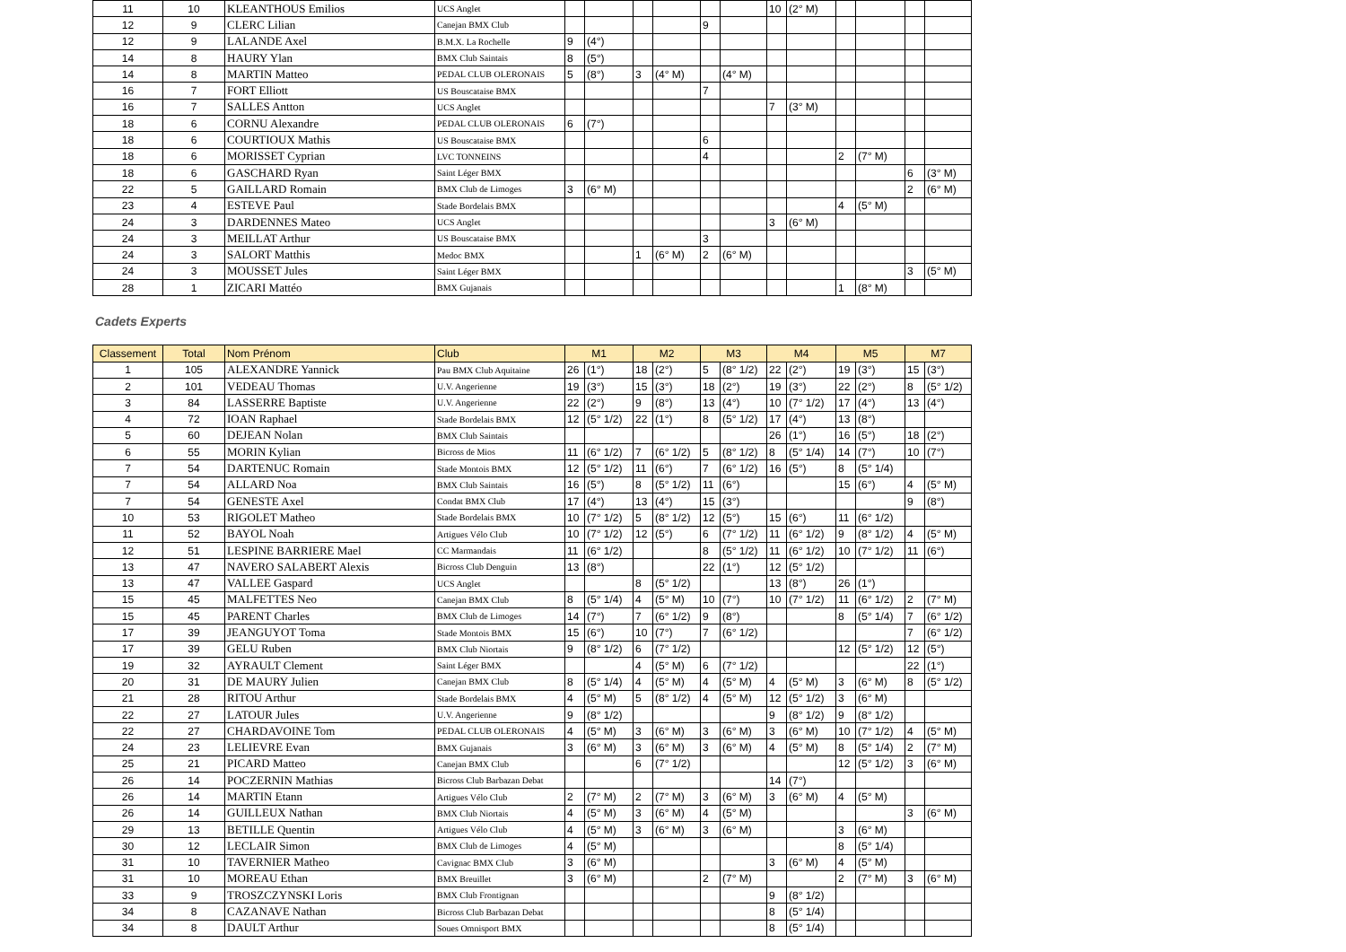| 11 | 10 | KLEANTHOUS Emilios | UCS Anglet | | | | | | | 10 | (2° M) | | | | |
| 12 | 9 | CLERC Lilian | Canejan BMX Club | | | | | 9 | | | | | | | |
| 12 | 9 | LALANDE Axel | B.M.X. La Rochelle | 9 | (4°) | | | | | | | | | | |
| 14 | 8 | HAURY Ylan | BMX Club Saintais | 8 | (5°) | | | | | | | | | | |
| 14 | 8 | MARTIN Matteo | PEDAL CLUB OLERONAIS | 5 | (8°) | 3 | (4° M) | | (4° M) | | | | | | |
| 16 | 7 | FORT Elliott | US Bouscataise BMX | | | | | 7 | | | | | | | |
| 16 | 7 | SALLES Antton | UCS Anglet | | | | | | | 7 | (3° M) | | | | |
| 18 | 6 | CORNU Alexandre | PEDAL CLUB OLERONAIS | 6 | (7°) | | | | | | | | | | |
| 18 | 6 | COURTIOUX Mathis | US Bouscataise BMX | | | | | 6 | | | | | | | |
| 18 | 6 | MORISSET Cyprian | LVC TONNEINS | | | | | 4 | | | | 2 | (7° M) | | |
| 18 | 6 | GASCHARD Ryan | Saint Léger BMX | | | | | | | | | | | 6 | (3° M) |
| 22 | 5 | GAILLARD Romain | BMX Club de Limoges | 3 | (6° M) | | | | | | | | | 2 | (6° M) |
| 23 | 4 | ESTEVE Paul | Stade Bordelais BMX | | | | | | | | | 4 | (5° M) | | |
| 24 | 3 | DARDENNES Mateo | UCS Anglet | | | | | | | 3 | (6° M) | | | | |
| 24 | 3 | MEILLAT Arthur | US Bouscataise BMX | | | | | 3 | | | | | | | |
| 24 | 3 | SALORT Matthis | Medoc BMX | | | 1 | (6° M) | 2 | (6° M) | | | | | | |
| 24 | 3 | MOUSSET Jules | Saint Léger BMX | | | | | | | | | | | 3 | (5° M) |
| 28 | 1 | ZICARI Mattéo | BMX Gujanais | | | | | | | | | 1 | (8° M) | | |
Cadets Experts
| Classement | Total | Nom Prénom | Club | M1 | | M2 | | M3 | | M4 | | M5 | | M7 | |
| --- | --- | --- | --- | --- | --- | --- | --- | --- | --- | --- | --- | --- | --- | --- | --- |
| 1 | 105 | ALEXANDRE Yannick | Pau BMX Club Aquitaine | 26 | (1°) | 18 | (2°) | 5 | (8° 1/2) | 22 | (2°) | 19 | (3°) | 15 | (3°) |
| 2 | 101 | VEDEAU Thomas | U.V. Angerienne | 19 | (3°) | 15 | (3°) | 18 | (2°) | 19 | (3°) | 22 | (2°) | 8 | (5° 1/2) |
| 3 | 84 | LASSERRE Baptiste | U.V. Angerienne | 22 | (2°) | 9 | (8°) | 13 | (4°) | 10 | (7° 1/2) | 17 | (4°) | 13 | (4°) |
| 4 | 72 | IOAN Raphael | Stade Bordelais BMX | 12 | (5° 1/2) | 22 | (1°) | 8 | (5° 1/2) | 17 | (4°) | 13 | (8°) | | |
| 5 | 60 | DEJEAN Nolan | BMX Club Saintais | | | | | | | 26 | (1°) | 16 | (5°) | 18 | (2°) |
| 6 | 55 | MORIN Kylian | Bicross de Mios | 11 | (6° 1/2) | 7 | (6° 1/2) | 5 | (8° 1/2) | 8 | (5° 1/4) | 14 | (7°) | 10 | (7°) |
| 7 | 54 | DARTENUC Romain | Stade Montois BMX | 12 | (5° 1/2) | 11 | (6°) | 7 | (6° 1/2) | 16 | (5°) | 8 | (5° 1/4) | | |
| 7 | 54 | ALLARD Noa | BMX Club Saintais | 16 | (5°) | 8 | (5° 1/2) | 11 | (6°) | | | 15 | (6°) | 4 | (5° M) |
| 7 | 54 | GENESTE Axel | Condat BMX Club | 17 | (4°) | 13 | (4°) | 15 | (3°) | | | | | 9 | (8°) |
| 10 | 53 | RIGOLET Matheo | Stade Bordelais BMX | 10 | (7° 1/2) | 5 | (8° 1/2) | 12 | (5°) | 15 | (6°) | 11 | (6° 1/2) | | |
| 11 | 52 | BAYOL Noah | Artigues Vélo Club | 10 | (7° 1/2) | 12 | (5°) | 6 | (7° 1/2) | 11 | (6° 1/2) | 9 | (8° 1/2) | 4 | (5° M) |
| 12 | 51 | LESPINE BARRIERE Mael | CC Marmandais | 11 | (6° 1/2) | | | 8 | (5° 1/2) | 11 | (6° 1/2) | 10 | (7° 1/2) | 11 | (6°) |
| 13 | 47 | NAVERO SALABERT Alexis | Bicross Club Denguin | 13 | (8°) | | | 22 | (1°) | 12 | (5° 1/2) | | | | |
| 13 | 47 | VALLEE Gaspard | UCS Anglet | | | 8 | (5° 1/2) | | | 13 | (8°) | 26 | (1°) | | |
| 15 | 45 | MALFETTES Neo | Canejan BMX Club | 8 | (5° 1/4) | 4 | (5° M) | 10 | (7°) | 10 | (7° 1/2) | 11 | (6° 1/2) | 2 | (7° M) |
| 15 | 45 | PARENT Charles | BMX Club de Limoges | 14 | (7°) | 7 | (6° 1/2) | 9 | (8°) | | | 8 | (5° 1/4) | 7 | (6° 1/2) |
| 17 | 39 | JEANGUYOT Toma | Stade Montois BMX | 15 | (6°) | 10 | (7°) | 7 | (6° 1/2) | | | | | 7 | (6° 1/2) |
| 17 | 39 | GELU Ruben | BMX Club Niortais | 9 | (8° 1/2) | 6 | (7° 1/2) | | | | | 12 | (5° 1/2) | 12 | (5°) |
| 19 | 32 | AYRAULT Clement | Saint Léger BMX | | | 4 | (5° M) | 6 | (7° 1/2) | | | | | 22 | (1°) |
| 20 | 31 | DE MAURY Julien | Canejan BMX Club | 8 | (5° 1/4) | 4 | (5° M) | 4 | (5° M) | 4 | (5° M) | 3 | (6° M) | 8 | (5° 1/2) |
| 21 | 28 | RITOU Arthur | Stade Bordelais BMX | 4 | (5° M) | 5 | (8° 1/2) | 4 | (5° M) | 12 | (5° 1/2) | 3 | (6° M) | | |
| 22 | 27 | LATOUR Jules | U.V. Angerienne | 9 | (8° 1/2) | | | | | 9 | (8° 1/2) | 9 | (8° 1/2) | | |
| 22 | 27 | CHARDAVOINE Tom | PEDAL CLUB OLERONAIS | 4 | (5° M) | 3 | (6° M) | 3 | (6° M) | 3 | (6° M) | 10 | (7° 1/2) | 4 | (5° M) |
| 24 | 23 | LELIEVRE Evan | BMX Gujanais | 3 | (6° M) | 3 | (6° M) | 3 | (6° M) | 4 | (5° M) | 8 | (5° 1/4) | 2 | (7° M) |
| 25 | 21 | PICARD Matteo | Canejan BMX Club | | | 6 | (7° 1/2) | | | | | 12 | (5° 1/2) | 3 | (6° M) |
| 26 | 14 | POCZERNIN Mathias | Bicross Club Barbazan Debat | | | | | | | 14 | (7°) | | | | |
| 26 | 14 | MARTIN Etann | Artigues Vélo Club | 2 | (7° M) | 2 | (7° M) | 3 | (6° M) | 3 | (6° M) | 4 | (5° M) | | |
| 26 | 14 | GUILLEUX Nathan | BMX Club Niortais | 4 | (5° M) | 3 | (6° M) | 4 | (5° M) | | | | | 3 | (6° M) |
| 29 | 13 | BETILLE Quentin | Artigues Vélo Club | 4 | (5° M) | 3 | (6° M) | 3 | (6° M) | | | 3 | (6° M) | | |
| 30 | 12 | LECLAIR Simon | BMX Club de Limoges | 4 | (5° M) | | | | | | | 8 | (5° 1/4) | | |
| 31 | 10 | TAVERNIER Matheo | Cavignac BMX Club | 3 | (6° M) | | | | | 3 | (6° M) | 4 | (5° M) | | |
| 31 | 10 | MOREAU Ethan | BMX Breuillet | 3 | (6° M) | | | 2 | (7° M) | | | 2 | (7° M) | 3 | (6° M) |
| 33 | 9 | TROSZCZYNSKI Loris | BMX Club Frontignan | | | | | | | 9 | (8° 1/2) | | | | |
| 34 | 8 | CAZANAVE Nathan | Bicross Club Barbazan Debat | | | | | | | 8 | (5° 1/4) | | | | |
| 34 | 8 | DAULT Arthur | Soues Omnisport BMX | | | | | | | 8 | (5° 1/4) | | | | |